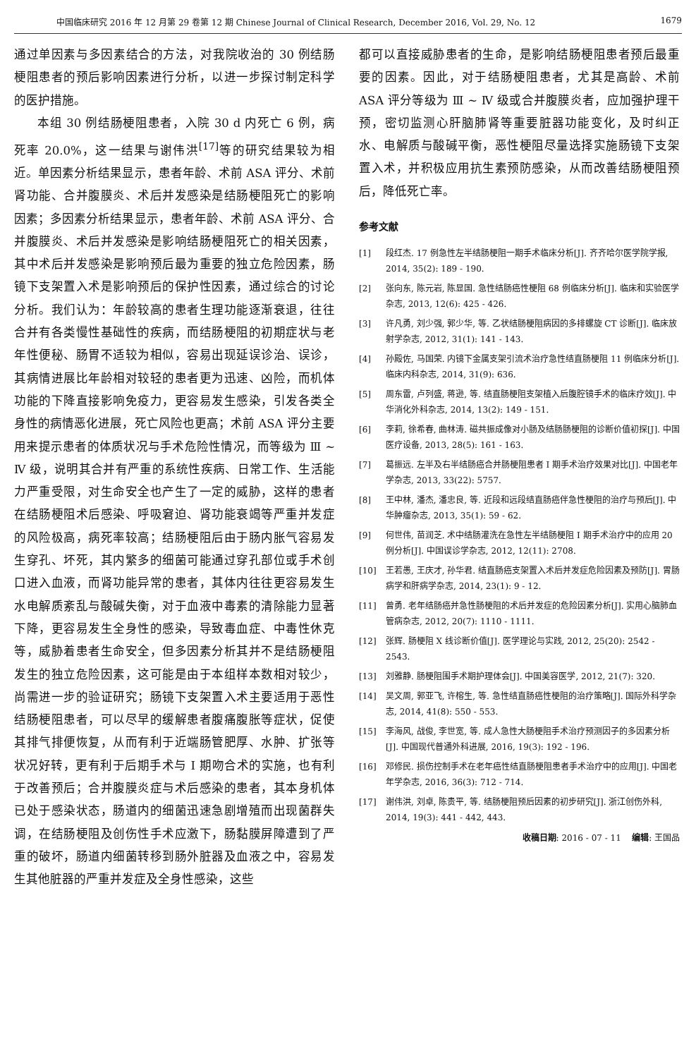中国临床研究 2016 年 12 月第 29 卷第 12 期 Chinese Journal of Clinical Research, December 2016, Vol. 29, No. 12 1679
通过单因素与多因素结合的方法，对我院收治的 30 例结肠梗阻患者的预后影响因素进行分析，以进一步探讨制定科学的医护措施。
本组 30 例结肠梗阻患者，入院 30 d 内死亡 6 例，病死率 20.0%，这一结果与谢伟洪<sup>[17]</sup>等的研究结果较为相近。单因素分析结果显示，患者年龄、术前 ASA 评分、术前肾功能、合并腹膜炎、术后并发感染是结肠梗阻死亡的影响因素；多因素分析结果显示，患者年龄、术前 ASA 评分、合并腹膜炎、术后并发感染是影响结肠梗阻死亡的相关因素，其中术后并发感染是影响预后最为重要的独立危险因素，肠镜下支架置入术是影响预后的保护性因素，通过综合的讨论分析。我们认为：年龄较高的患者生理功能逐渐衰退，往往合并有各类慢性基础性的疾病，而结肠梗阻的初期症状与老年性便秘、肠胃不适较为相似，容易出现延误诊治、误诊，其病情进展比年龄相对较轻的患者更为迅速、凶险，而机体功能的下降直接影响免疫力，更容易发生感染，引发各类全身性的病情恶化进展，死亡风险也更高；术前 ASA 评分主要用来提示患者的体质状况与手术危险性情况，而等级为 Ⅲ ~ Ⅳ 级，说明其合并有严重的系统性疾病、日常工作、生活能力严重受限，对生命安全也产生了一定的威胁，这样的患者在结肠梗阻术后感染、呼吸窘迫、肾功能衰竭等严重并发症的风险极高，病死率较高；结肠梗阻后由于肠内胀气容易发生穿孔、坏死，其内繁多的细菌可能通过穿孔部位或手术创口进入血液，而肾功能异常的患者，其体内往往更容易发生水电解质紊乱与酸碱失衡，对于血液中毒素的清除能力显著下降，更容易发生全身性的感染，导致毒血症、中毒性休克等，威胁着患者生命安全，但多因素分析其并不是结肠梗阻发生的独立危险因素，这可能是由于本组样本数相对较少，尚需进一步的验证研究；肠镜下支架置入术主要适用于恶性结肠梗阻患者，可以尽早的缓解患者腹痛腹胀等症状，促使其排气排便恢复，从而有利于近端肠管肥厚、水肿、扩张等状况好转，更有利于后期手术与 Ⅰ 期吻合术的实施，也有利于改善预后；合并腹膜炎症与术后感染的患者，其本身机体已处于感染状态，肠道内的细菌迅速急剧增殖而出现菌群失调，在结肠梗阻及创伤性手术应激下，肠黏膜屏障遭到了严重的破坏，肠道内细菌转移到肠外脏器及血液之中，容易发生其他脏器的严重并发症及全身性感染，这些
都可以直接威胁患者的生命，是影响结肠梗阻患者预后最重要的因素。因此，对于结肠梗阻患者，尤其是高龄、术前 ASA 评分等级为 Ⅲ ~ Ⅳ 级或合并腹膜炎者，应加强护理干预，密切监测心肝脑肺肾等重要脏器功能变化，及时纠正水、电解质与酸碱平衡，恶性梗阻尽量选择实施肠镜下支架置入术，并积极应用抗生素预防感染，从而改善结肠梗阻预后，降低死亡率。
参考文献
[1] 段红杰. 17 例急性左半结肠梗阻一期手术临床分析[J]. 齐齐哈尔医学院学报, 2014, 35(2): 189 - 190.
[2] 张向东, 陈元岩, 陈显国. 急性结肠癌性梗阻 68 例临床分析[J]. 临床和实验医学杂志, 2013, 12(6): 425 - 426.
[3] 许凡勇, 刘少强, 郭少华, 等. 乙状结肠梗阻病因的多排螺旋 CT 诊断[J]. 临床放射学杂志, 2012, 31(1): 141 - 143.
[4] 孙殿佐, 马国荣. 内镜下金属支架引流术治疗急性结直肠梗阻 11 例临床分析[J]. 临床内科杂志, 2014, 31(9): 636.
[5] 周东雷, 卢列盛, 蒋逊, 等. 结直肠梗阻支架植入后腹腔镜手术的临床疗效[J]. 中华消化外科杂志, 2014, 13(2): 149 - 151.
[6] 李莉, 徐希春, 曲林涛. 磁共振成像对小肠及结肠肠梗阻的诊断价值初探[J]. 中国医疗设备, 2013, 28(5): 161 - 163.
[7] 葛振远. 左半及右半结肠癌合并肠梗阻患者 Ⅰ 期手术治疗效果对比[J]. 中国老年学杂志, 2013, 33(22): 5757.
[8] 王中林, 潘杰, 潘忠良, 等. 近段和远段结直肠癌伴急性梗阻的治疗与预后[J]. 中华肿瘤杂志, 2013, 35(1): 59 - 62.
[9] 何世伟, 苗润芝. 术中结肠灌洗在急性左半结肠梗阻 Ⅰ 期手术治疗中的应用 20 例分析[J]. 中国误诊学杂志, 2012, 12(11): 2708.
[10] 王若愚, 王庆才, 孙华君. 结直肠癌支架置入术后并发症危险因素及预防[J]. 胃肠病学和肝病学杂志, 2014, 23(1): 9 - 12.
[11] 曾勇. 老年结肠癌并急性肠梗阻的术后并发症的危险因素分析[J]. 实用心脑肺血管病杂志, 2012, 20(7): 1110 - 1111.
[12] 张辉. 肠梗阻 X 线诊断价值[J]. 医学理论与实践, 2012, 25(20): 2542 - 2543.
[13] 刘雅静. 肠梗阻围手术期护理体会[J]. 中国美容医学, 2012, 21(7): 320.
[14] 吴文周, 郭亚飞, 许榕生, 等. 急性结直肠癌性梗阻的治疗策略[J]. 国际外科学杂志, 2014, 41(8): 550 - 553.
[15] 李海风, 战俊, 李世宽, 等. 成人急性大肠梗阻手术治疗预测因子的多因素分析[J]. 中国现代普通外科进展, 2016, 19(3): 192 - 196.
[16] 邓修民. 损伤控制手术在老年癌性结直肠梗阻患者手术治疗中的应用[J]. 中国老年学杂志, 2016, 36(3): 712 - 714.
[17] 谢伟洪, 刘卓, 陈贵平, 等. 结肠梗阻预后因素的初步研究[J]. 浙江创伤外科, 2014, 19(3): 441 - 442, 443.
收稿日期: 2016 - 07 - 11 编辑: 王国品